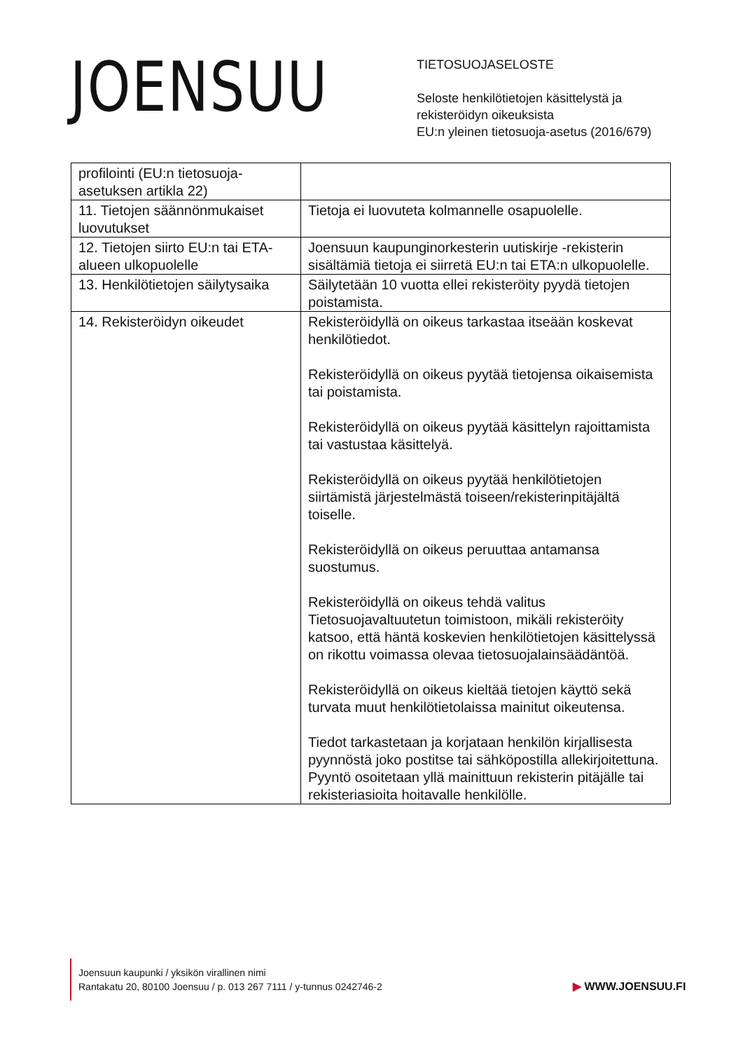JOENSUU
TIETOSUOJASELOSTE
Seloste henkilötietojen käsittelystä ja
rekisteröidyn oikeuksista
EU:n yleinen tietosuoja-asetus (2016/679)
| profilointi (EU:n tietosuoja-asetuksen artikla 22) | |
| 11. Tietojen säännönmukaiset luovutukset | Tietoja ei luovuteta kolmannelle osapuolelle. |
| 12. Tietojen siirto EU:n tai ETA-alueen ulkopuolelle | Joensuun kaupunginorkesterin uutiskirje -rekisterin sisältämiä tietoja ei siirretä EU:n tai ETA:n ulkopuolelle. |
| 13. Henkilötietojen säilytysaika | Säilytetään 10 vuotta ellei rekisteröity pyydä tietojen poistamista. |
| 14. Rekisteröidyn oikeudet | Rekisteröidyllä on oikeus tarkastaa itseään koskevat henkilötiedot. Rekisteröidyllä on oikeus pyytää tietojensa oikaisemista tai poistamista. Rekisteröidyllä on oikeus pyytää käsittelyn rajoittamista tai vastustaa käsittelyä. Rekisteröidyllä on oikeus pyytää henkilötietojen siirtämistä järjestelmästä toiseen/rekisterinpitäjältä toiselle. Rekisteröidyllä on oikeus peruuttaa antamansa suostumus. Rekisteröidyllä on oikeus tehdä valitus Tietosuojavaltuutetun toimistoon, mikäli rekisteröity katsoo, että häntä koskevien henkilötietojen käsittelyssä on rikottu voimassa olevaa tietosuojalainsäädäntöä. Rekisteröidyllä on oikeus kieltää tietojen käyttö sekä turvata muut henkilötietolaissa mainitut oikeutensa. Tiedot tarkastetaan ja korjataan henkilön kirjallisesta pyynnöstä joko postitse tai sähköpostilla allekirjoitettuna. Pyyntö osoitetaan yllä mainittuun rekisterin pitäjälle tai rekisteriasioita hoitavalle henkilölle. |
Joensuun kaupunki / yksikön virallinen nimi
Rantakatu 20, 80100 Joensuu / p. 013 267 7111 / y-tunnus 0242746-2
▶ WWW.JOENSUU.FI